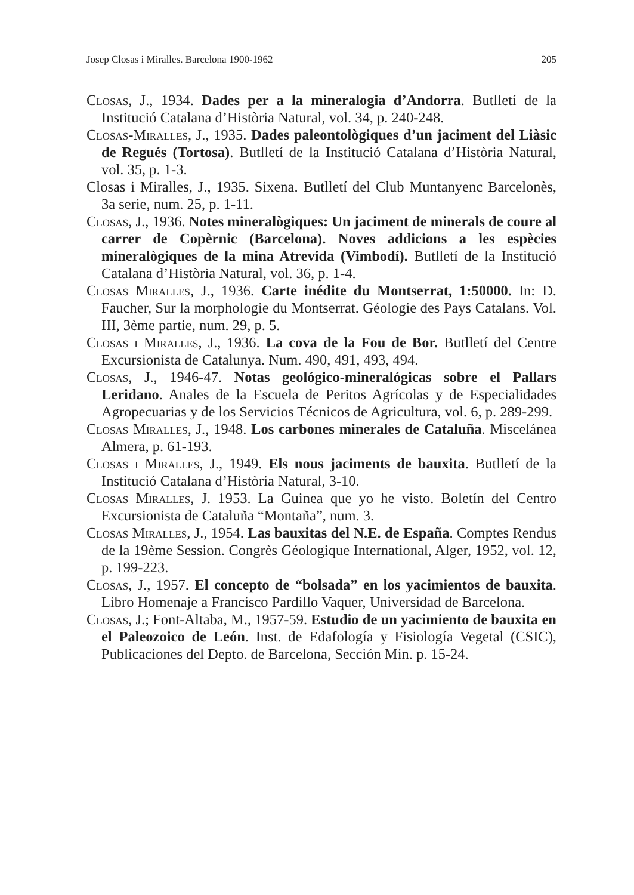Josep Closas i Miralles. Barcelona 1900-1962 205
Closas, J., 1934. Dades per a la mineralogia d’Andorra. Butlletí de la Institució Catalana d’Història Natural, vol. 34, p. 240-248.
Closas-Miralles, J., 1935. Dades paleontològiques d’un jaciment del Liàsic de Regués (Tortosa). Butlletí de la Institució Catalana d’Història Natural, vol. 35, p. 1-3.
Closas i Miralles, J., 1935. Sixena. Butlletí del Club Muntanyenc Barcelonès, 3a serie, num. 25, p. 1-11.
Closas, J., 1936. Notes mineralògiques: Un jaciment de minerals de coure al carrer de Copèrnic (Barcelona). Noves addicions a les espècies mineralògiques de la mina Atrevida (Vimbodí). Butlletí de la Institució Catalana d’Història Natural, vol. 36, p. 1-4.
Closas Miralles, J., 1936. Carte inédite du Montserrat, 1:50000. In: D. Faucher, Sur la morphologie du Montserrat. Géologie des Pays Catalans. Vol. III, 3ème partie, num. 29, p. 5.
Closas i Miralles, J., 1936. La cova de la Fou de Bor. Butlletí del Centre Excursionista de Catalunya. Num. 490, 491, 493, 494.
Closas, J., 1946-47. Notas geológico-mineralógicas sobre el Pallars Leridano. Anales de la Escuela de Peritos Agrícolas y de Especialidades Agropecuarias y de los Servicios Técnicos de Agricultura, vol. 6, p. 289-299.
Closas Miralles, J., 1948. Los carbones minerales de Cataluña. Miscelánea Almera, p. 61-193.
Closas i Miralles, J., 1949. Els nous jaciments de bauxita. Butlletí de la Institució Catalana d’Història Natural, 3-10.
Closas Miralles, J. 1953. La Guinea que yo he visto. Boletín del Centro Excursionista de Cataluña “Montaña”, num. 3.
Closas Miralles, J., 1954. Las bauxitas del N.E. de España. Comptes Rendus de la 19ème Session. Congrès Géologique International, Alger, 1952, vol. 12, p. 199-223.
Closas, J., 1957. El concepto de “bolsada” en los yacimientos de bauxita. Libro Homenaje a Francisco Pardillo Vaquer, Universidad de Barcelona.
Closas, J.; Font-Altaba, M., 1957-59. Estudio de un yacimiento de bauxita en el Paleozoico de León. Inst. de Edafología y Fisiología Vegetal (CSIC), Publicaciones del Depto. de Barcelona, Sección Min. p. 15-24.